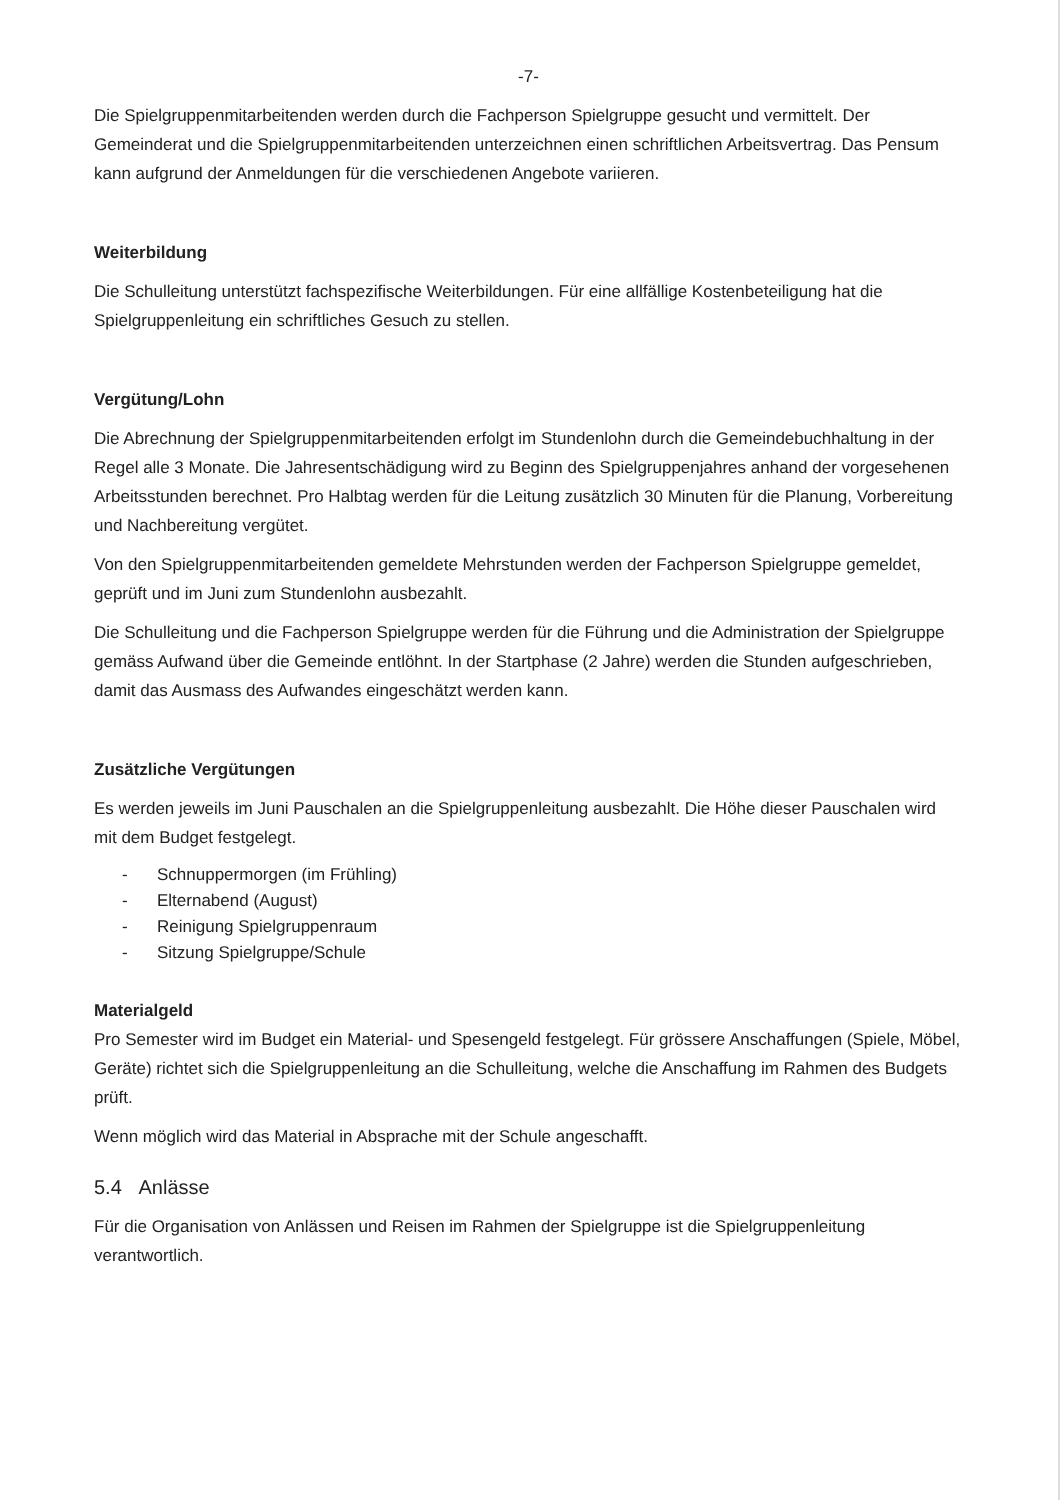-7-
Die Spielgruppenmitarbeitenden werden durch die Fachperson Spielgruppe gesucht und vermittelt. Der Gemeinderat und die Spielgruppenmitarbeitenden unterzeichnen einen schriftlichen Arbeitsvertrag. Das Pensum kann aufgrund der Anmeldungen für die verschiedenen Angebote variieren.
Weiterbildung
Die Schulleitung unterstützt fachspezifische Weiterbildungen. Für eine allfällige Kostenbeteiligung hat die Spielgruppenleitung ein schriftliches Gesuch zu stellen.
Vergütung/Lohn
Die Abrechnung der Spielgruppenmitarbeitenden erfolgt im Stundenlohn durch die Gemeindebuchhaltung in der Regel alle 3 Monate. Die Jahresentschädigung wird zu Beginn des Spielgruppenjahres anhand der vorgesehenen Arbeitsstunden berechnet. Pro Halbtag werden für die Leitung zusätzlich 30 Minuten für die Planung, Vorbereitung und Nachbereitung vergütet.
Von den Spielgruppenmitarbeitenden gemeldete Mehrstunden werden der Fachperson Spielgruppe gemeldet, geprüft und im Juni zum Stundenlohn ausbezahlt.
Die Schulleitung und die Fachperson Spielgruppe werden für die Führung und die Administration der Spielgruppe gemäss Aufwand über die Gemeinde entlöhnt. In der Startphase (2 Jahre) werden die Stunden aufgeschrieben, damit das Ausmass des Aufwandes eingeschätzt werden kann.
Zusätzliche Vergütungen
Es werden jeweils im Juni Pauschalen an die Spielgruppenleitung ausbezahlt. Die Höhe dieser Pauschalen wird mit dem Budget festgelegt.
- Schnuppermorgen (im Frühling)
- Elternabend (August)
- Reinigung Spielgruppenraum
- Sitzung Spielgruppe/Schule
Materialgeld
Pro Semester wird im Budget ein Material- und Spesengeld festgelegt. Für grössere Anschaffungen (Spiele, Möbel, Geräte) richtet sich die Spielgruppenleitung an die Schulleitung, welche die Anschaffung im Rahmen des Budgets prüft.
Wenn möglich wird das Material in Absprache mit der Schule angeschafft.
5.4 Anlässe
Für die Organisation von Anlässen und Reisen im Rahmen der Spielgruppe ist die Spielgruppenleitung verantwortlich.